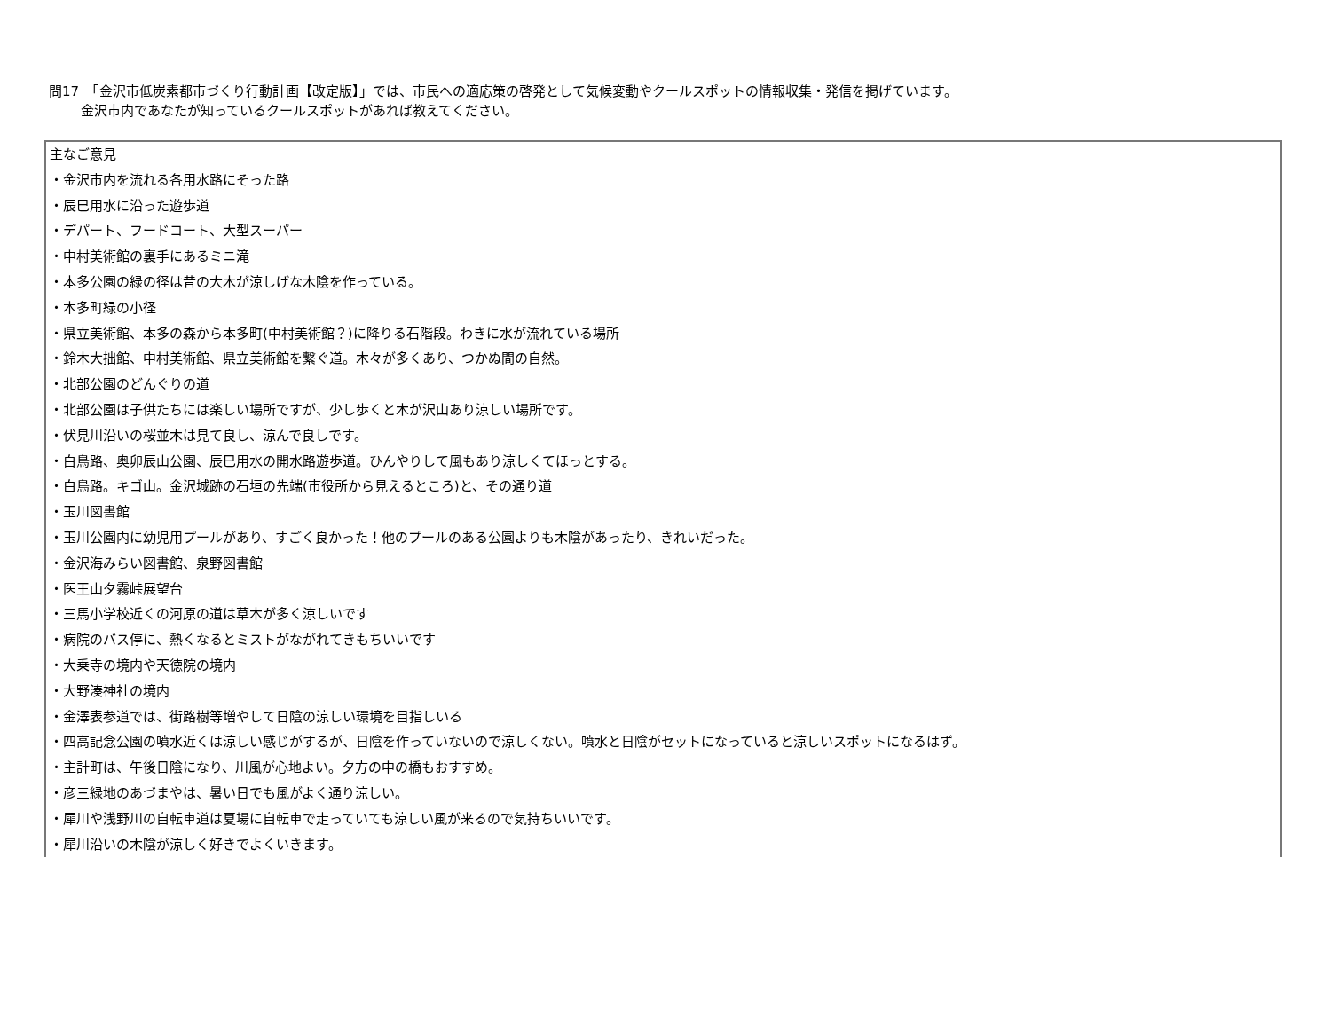問17　「金沢市低炭素都市づくり行動計画【改定版】」では、市民への適応策の啓発として気候変動やクールスポットの情報収集・発信を掲げています。
金沢市内であなたが知っているクールスポットがあれば教えてください。
| 主なご意見 ・金沢市内を流れる各用水路にそった路 ・辰巳用水に沿った遊歩道 ・デパート、フードコート、大型スーパー ・中村美術館の裏手にあるミニ滝 ・本多公園の緑の径は昔の大木が涼しげな木陰を作っている。 ・本多町緑の小径 ・県立美術館、本多の森から本多町(中村美術館？)に降りる石階段。わきに水が流れている場所 ・鈴木大拙館、中村美術館、県立美術館を繋ぐ道。木々が多くあり、つかぬ間の自然。 ・北部公園のどんぐりの道 ・北部公園は子供たちには楽しい場所ですが、少し歩くと木が沢山あり涼しい場所です。 ・伏見川沿いの桜並木は見て良し、涼んで良しです。 ・白鳥路、奥卯辰山公園、辰巳用水の開水路遊歩道。ひんやりして風もあり涼しくてほっとする。 ・白鳥路。キゴ山。金沢城跡の石垣の先端(市役所から見えるところ)と、その通り道 ・玉川図書館 ・玉川公園内に幼児用プールがあり、すごく良かった！他のプールのある公園よりも木陰があったり、きれいだった。 ・金沢海みらい図書館、泉野図書館 ・医王山夕霧峠展望台 ・三馬小学校近くの河原の道は草木が多く涼しいです ・病院のバス停に、熱くなるとミストがながれてきもちいいです ・大乗寺の境内や天徳院の境内 ・大野湊神社の境内 ・金澤表参道では、街路樹等増やして日陰の涼しい環境を目指しいる ・四高記念公園の噴水近くは涼しい感じがするが、日陰を作っていないので涼しくない。噴水と日陰がセットになっていると涼しいスポットになるはず。 ・主計町は、午後日陰になり、川風が心地よい。夕方の中の橋もおすすめ。 ・彦三緑地のあづまやは、暑い日でも風がよく通り涼しい。 ・犀川や浅野川の自転車道は夏場に自転車で走っていても涼しい風が来るので気持ちいいです。 ・犀川沿いの木陰が涼しく好きでよくいきます。 |